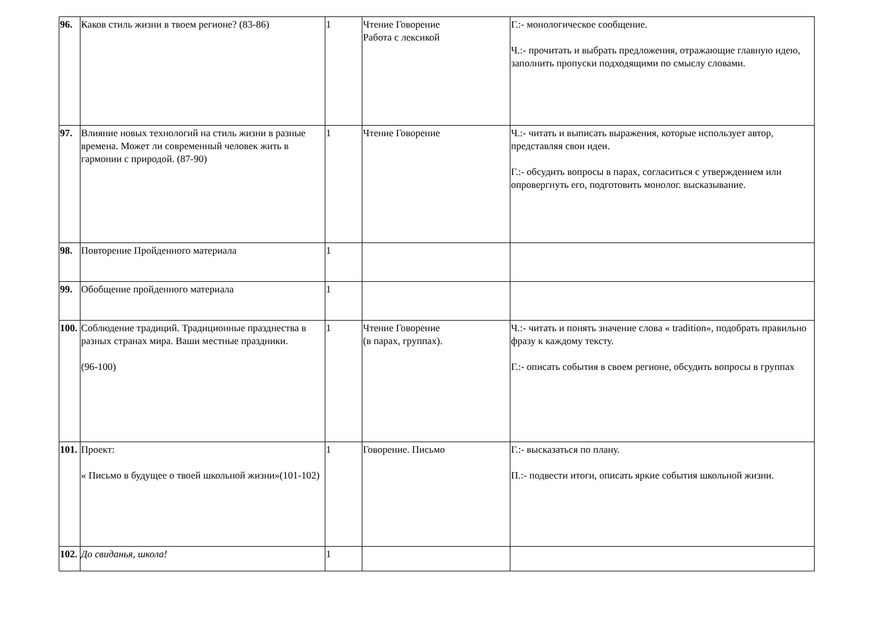| 96. | Каков стиль жизни в твоем регионе? (83-86) | 1 | Чтение Говорение Работа с лексикой | Г.:- монологическое сообщение. Ч.:- прочитать и выбрать предложения, отражающие главную идею, заполнить пропуски подходящими по смыслу словами. |
| 97. | Влияние новых технологий на стиль жизни в разные времена. Может ли современный человек жить в гармонии с природой. (87-90) | 1 | Чтение Говорение | Ч.:- читать и выписать выражения, которые использует автор, представляя свои идеи. Г.:- обсудить вопросы в парах, согласиться с утверждением или опровергнуть его, подготовить монолог. высказывание. |
| 98. | Повторение Пройденного материала | 1 | | |
| 99. | Обобщение пройденного материала | 1 | | |
| 100. | Соблюдение традиций. Традиционные празднества в разных странах мира. Ваши местные праздники. (96-100) | 1 | Чтение Говорение (в парах, группах). | Ч.:- читать и понять значение слова « tradition», подобрать правильно фразу к каждому тексту. Г.:- описать события в своем регионе, обсудить вопросы в группах |
| 101. | Проект: « Письмо в будущее о твоей школьной жизни»(101-102) | 1 | Говорение. Письмо | Г.:- высказаться по плану. П.:- подвести итоги, описать яркие события школьной жизни. |
| 102. | До свиданья, школа! | 1 | | |